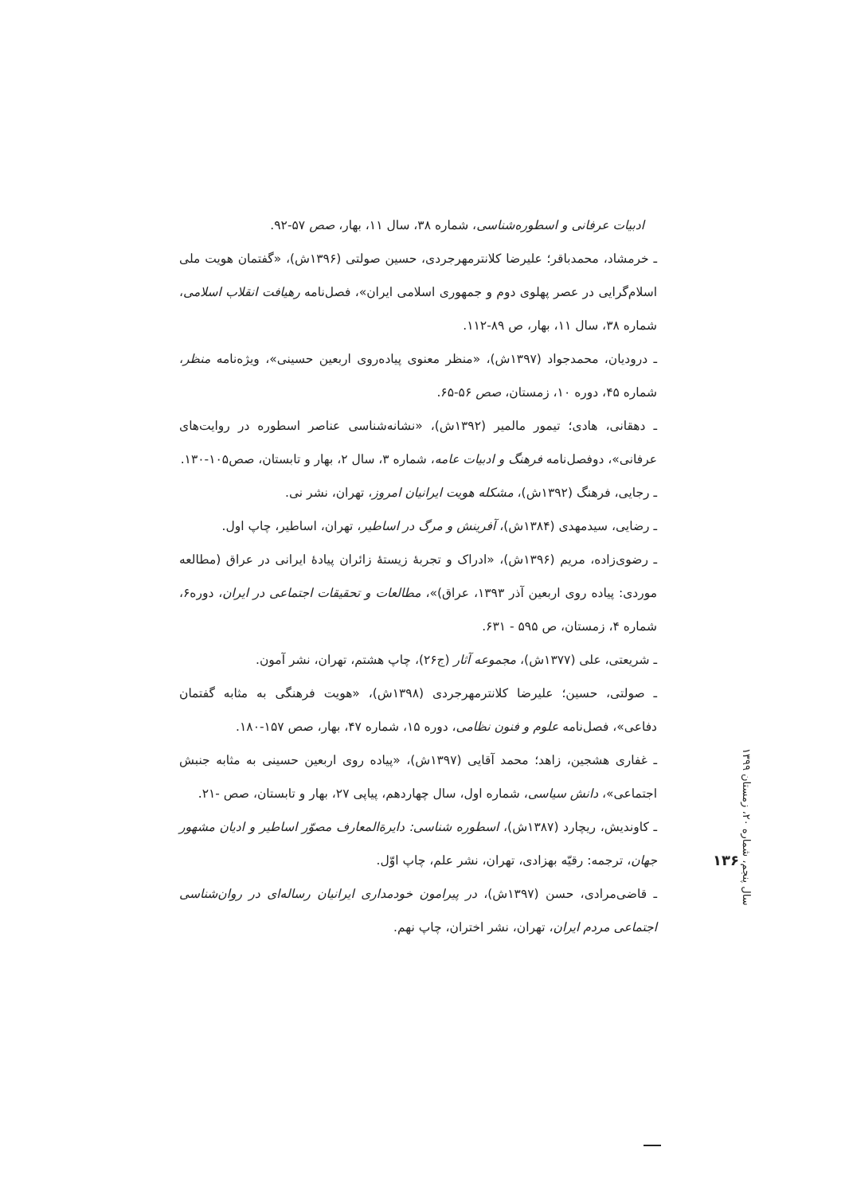ادبیات عرفانی و اسطوره‌شناسی، شماره ۳۸، سال ۱۱، بهار، صص ۵۷-۹۲.
ـ خرمشاد، محمدباقر؛ علیرضا کلانترمهرجردی، حسین صولتی (۱۳۹۶ش)، «گفتمان هویت ملی اسلام‌گرایی در عصر پهلوی دوم و جمهوری اسلامی ایران»، فصل‌نامه رهیافت انقلاب اسلامی، شماره ۳۸، سال ۱۱، بهار، ص ۸۹-۱۱۲.
ـ درودیان، محمدجواد (۱۳۹۷ش)، «منظر معنوی پیاده‌روی اربعین حسینی»، ویژه‌نامه منظر، شماره ۴۵، دوره ۱۰، زمستان، صص ۵۶-۶۵.
ـ دهقانی، هادی؛ تیمور مالمیر (۱۳۹۲ش)، «نشانه‌شناسی عناصر اسطوره در روایت‌های عرفانی»، دوفصل‌نامه فرهنگ و ادبیات عامه، شماره ۳، سال ۲، بهار و تابستان، صص۱۰۵-۱۳۰.
ـ رجایی، فرهنگ (۱۳۹۲ش)، مشکله هویت ایرانیان امروز، تهران، نشر نی.
ـ رضایی، سیدمهدی (۱۳۸۴ش)، آفرینش و مرگ در اساطیر، تهران، اساطیر، چاپ اول.
ـ رضوی‌زاده، مریم (۱۳۹۶ش)، «ادراک و تجربهٔ زیستهٔ زائران پیادهٔ ایرانی در عراق (مطالعه موردی: پیاده روی اربعین آذر ۱۳۹۳، عراق)»، مطالعات و تحقیقات اجتماعی در ایران، دوره۶، شماره ۴، زمستان، ص ۵۹۵ - ۶۳۱.
ـ شریعتی، علی (۱۳۷۷ش)، مجموعه آثار (ج۲۶)، چاپ هشتم، تهران، نشر آمون.
ـ صولتی، حسین؛ علیرضا کلانترمهرجردی (۱۳۹۸ش)، «هویت فرهنگی به مثابه گفتمان دفاعی»، فصل‌نامه علوم و فنون نظامی، دوره ۱۵، شماره ۴۷، بهار، صص ۱۵۷-۱۸۰.
ـ غفاری هشجین، زاهد؛ محمد آقایی (۱۳۹۷ش)، «پیاده روی اربعین حسینی به مثابه جنبش اجتماعی»، دانش سیاسی، شماره اول، سال چهاردهم، پیاپی ۲۷، بهار و تابستان، صص -۲۱.
ـ کاوندیش، ریچارد (۱۳۸۷ش)، اسطوره شناسی: دایرة‌المعارف مصوّر اساطیر و ادیان مشهور جهان، ترجمه: رقیّه بهزادی، تهران، نشر علم، چاپ اوّل.
ـ قاضی‌مرادی، حسن (۱۳۹۷ش)، در پیرامون خودمداری ایرانیان رساله‌ای در روان‌شناسی اجتماعی مردم ایران، تهران، نشر اختران، چاپ نهم.
سال پنجم، شماره ۲۰، زمستان ۱۳۹۹
۱۳۶